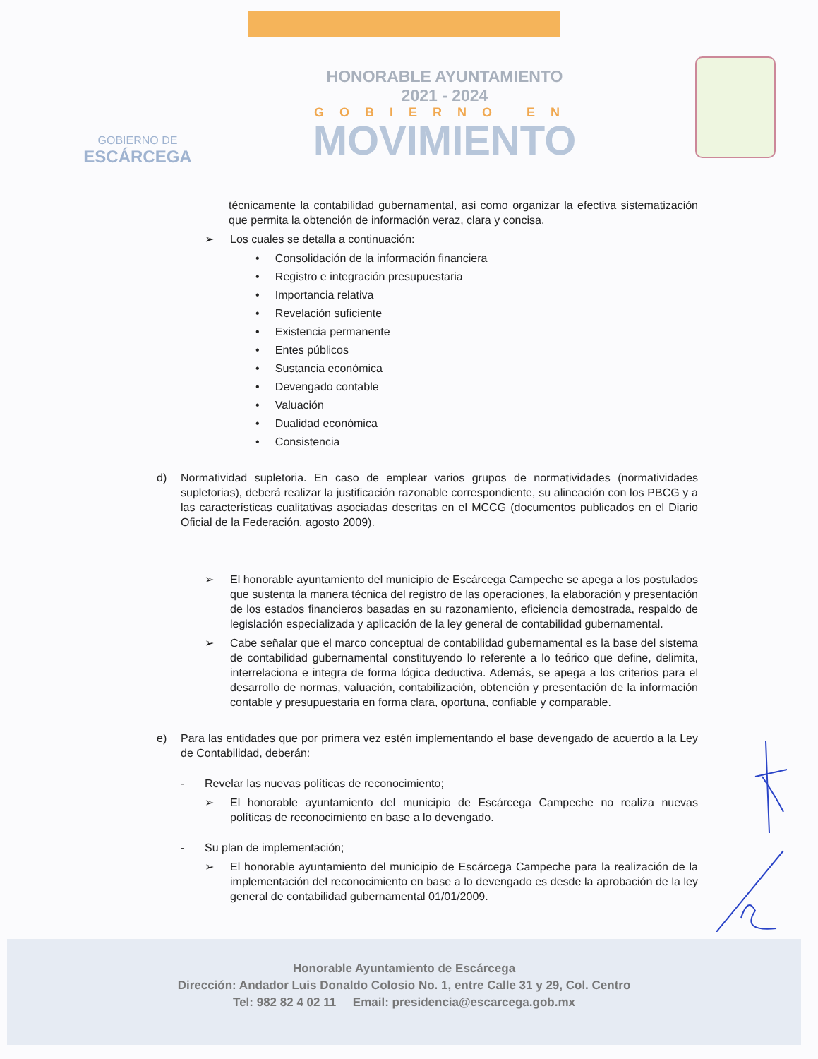GOBIERNO DE
ESCÁRCEGA
HONORABLE AYUNTAMIENTO
2021 - 2024
GOBIERNO EN
MOVIMIENTO
técnicamente la contabilidad gubernamental, asi como organizar la efectiva sistematización que permita la obtención de información veraz, clara y concisa.
➢ Los cuales se detalla a continuación:
• Consolidación de la información financiera
• Registro e integración presupuestaria
• Importancia relativa
• Revelación suficiente
• Existencia permanente
• Entes públicos
• Sustancia económica
• Devengado contable
• Valuación
• Dualidad económica
• Consistencia
d) Normatividad supletoria. En caso de emplear varios grupos de normatividades (normatividades supletorias), deberá realizar la justificación razonable correspondiente, su alineación con los PBCG y a las características cualitativas asociadas descritas en el MCCG (documentos publicados en el Diario Oficial de la Federación, agosto 2009).
➢ El honorable ayuntamiento del municipio de Escárcega Campeche se apega a los postulados que sustenta la manera técnica del registro de las operaciones, la elaboración y presentación de los estados financieros basadas en su razonamiento, eficiencia demostrada, respaldo de legislación especializada y aplicación de la ley general de contabilidad gubernamental.
➢ Cabe señalar que el marco conceptual de contabilidad gubernamental es la base del sistema de contabilidad gubernamental constituyendo lo referente a lo teórico que define, delimita, interrelaciona e integra de forma lógica deductiva. Además, se apega a los criterios para el desarrollo de normas, valuación, contabilización, obtención y presentación de la información contable y presupuestaria en forma clara, oportuna, confiable y comparable.
e) Para las entidades que por primera vez estén implementando el base devengado de acuerdo a la Ley de Contabilidad, deberán:
- Revelar las nuevas políticas de reconocimiento;
➢ El honorable ayuntamiento del municipio de Escárcega Campeche no realiza nuevas políticas de reconocimiento en base a lo devengado.
- Su plan de implementación;
➢ El honorable ayuntamiento del municipio de Escárcega Campeche para la realización de la implementación del reconocimiento en base a lo devengado es desde la aprobación de la ley general de contabilidad gubernamental 01/01/2009.
Honorable Ayuntamiento de Escárcega
Dirección: Andador Luis Donaldo Colosio No. 1, entre Calle 31 y 29, Col. Centro
Tel: 982 82 4 02 11 Email: presidencia@escarcega.gob.mx